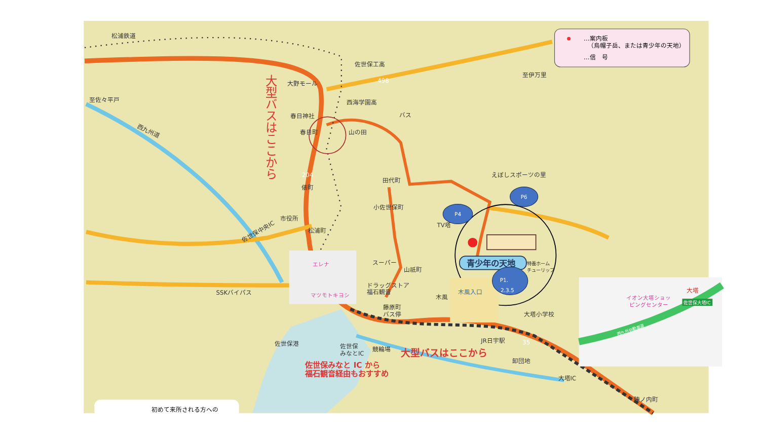…案内板
（烏帽子岳、または青少年の天地）
…信　号
松浦鉄道
佐世保工高
大野モール
西海学園高
至佐々平戸
西九州道
春日神社
春日町
山の田
バス
至伊万里
田代町
えぼしスポーツの里
俵町
小佐世保町
市役所
TV塔
松浦町
佐世保中央IC
スーパー
山祇町
特養ホーム
チューリップ
ドラッグストア
SSKバイパス
藤原町
バス停
福石観音
木風
大塔小学校
佐世保港
佐世保
みなとIC
競輪場
JR日宇駅
卸団地
大塔IC
陣ノ内町
35
498
204
大型バスはここから
大型バスはここから
佐世保みなと IC から
福石観音経由もおすすめ
青少年の天地
初めて来所される方への
エレナ
マツモトキヨシ
木風入口
イオン大塔ショッ
ピングセンター
大塔
佐世保大塔IC
西九州自動車道
P6
P4
P1.
2.3.5